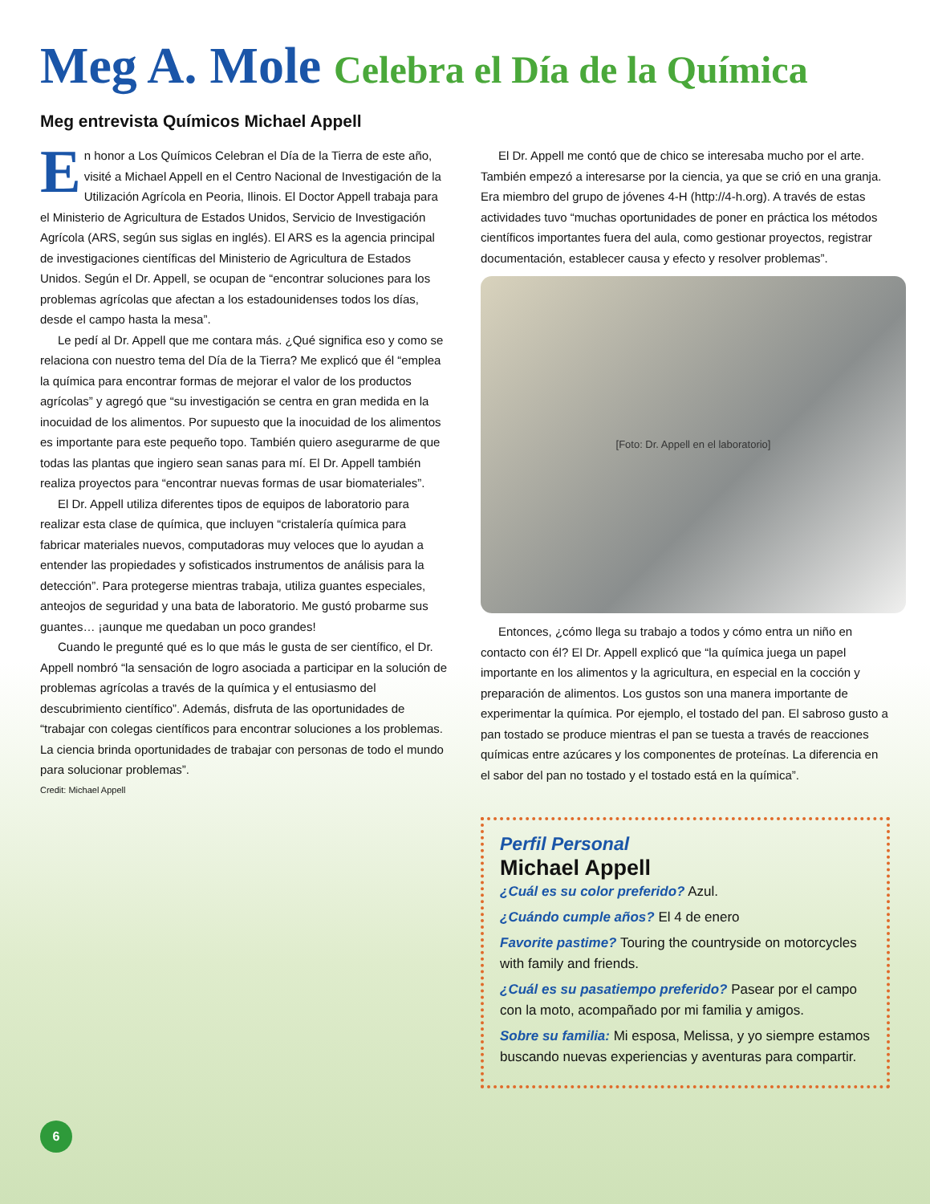Meg A. Mole Celebra el Día de la Química
Meg entrevista Químicos Michael Appell
En honor a Los Químicos Celebran el Día de la Tierra de este año, visité a Michael Appell en el Centro Nacional de Investigación de la Utilización Agrícola en Peoria, Ilinois. El Doctor Appell trabaja para el Ministerio de Agricultura de Estados Unidos, Servicio de Investigación Agrícola (ARS, según sus siglas en inglés). El ARS es la agencia principal de investigaciones científicas del Ministerio de Agricultura de Estados Unidos. Según el Dr. Appell, se ocupan de “encontrar soluciones para los problemas agrícolas que afectan a los estadounidenses todos los días, desde el campo hasta la mesa”.
Le pedí al Dr. Appell que me contara más. ¿Qué significa eso y como se relaciona con nuestro tema del Día de la Tierra? Me explicó que él “emplea la química para encontrar formas de mejorar el valor de los productos agrícolas” y agregó que “su investigación se centra en gran medida en la inocuidad de los alimentos. Por supuesto que la inocuidad de los alimentos es importante para este pequeño topo. También quiero asegurarme de que todas las plantas que ingiero sean sanas para mí. El Dr. Appell también realiza proyectos para “encontrar nuevas formas de usar biomateriales”.
El Dr. Appell utiliza diferentes tipos de equipos de laboratorio para realizar esta clase de química, que incluyen “cristalería química para fabricar materiales nuevos, computadoras muy veloces que lo ayudan a entender las propiedades y sofisticados instrumentos de análisis para la detección”. Para protegerse mientras trabaja, utiliza guantes especiales, anteojos de seguridad y una bata de laboratorio. Me gustó probarme sus guantes… ¡aunque me quedaban un poco grandes!
Cuando le pregunté qué es lo que más le gusta de ser científico, el Dr. Appell nombró “la sensación de logro asociada a participar en la solución de problemas agrícolas a través de la química y el entusiasmo del descubrimiento científico”. Además, disfruta de las oportunidades de “trabajar con colegas científicos para encontrar soluciones a los problemas. La ciencia brinda oportunidades de trabajar con personas de todo el mundo para solucionar problemas”.
Credit: Michael Appell
El Dr. Appell me contó que de chico se interesaba mucho por el arte. También empezó a interesarse por la ciencia, ya que se crió en una granja. Era miembro del grupo de jóvenes 4-H (http://4-h.org). A través de estas actividades tuvo “muchas oportunidades de poner en práctica los métodos científicos importantes fuera del aula, como gestionar proyectos, registrar documentación, establecer causa y efecto y resolver problemas”.
[Foto: Dr. Appell en el laboratorio]
Entonces, ¿cómo llega su trabajo a todos y cómo entra un niño en contacto con él? El Dr. Appell explicó que “la química juega un papel importante en los alimentos y la agricultura, en especial en la cocción y preparación de alimentos. Los gustos son una manera importante de experimentar la química. Por ejemplo, el tostado del pan. El sabroso gusto a pan tostado se produce mientras el pan se tuesta a través de reacciones químicas entre azúcares y los componentes de proteínas. La diferencia en el sabor del pan no tostado y el tostado está en la química”.
Perfil Personal
Michael Appell
¿Cuál es su color preferido? Azul.
¿Cuándo cumple años? El 4 de enero
Favorite pastime? Touring the countryside on motorcycles with family and friends.
¿Cuál es su pasatiempo preferido? Pasear por el campo con la moto, acompañado por mi familia y amigos.
Sobre su familia: Mi esposa, Melissa, y yo siempre estamos buscando nuevas experiencias y aventuras para compartir.
6